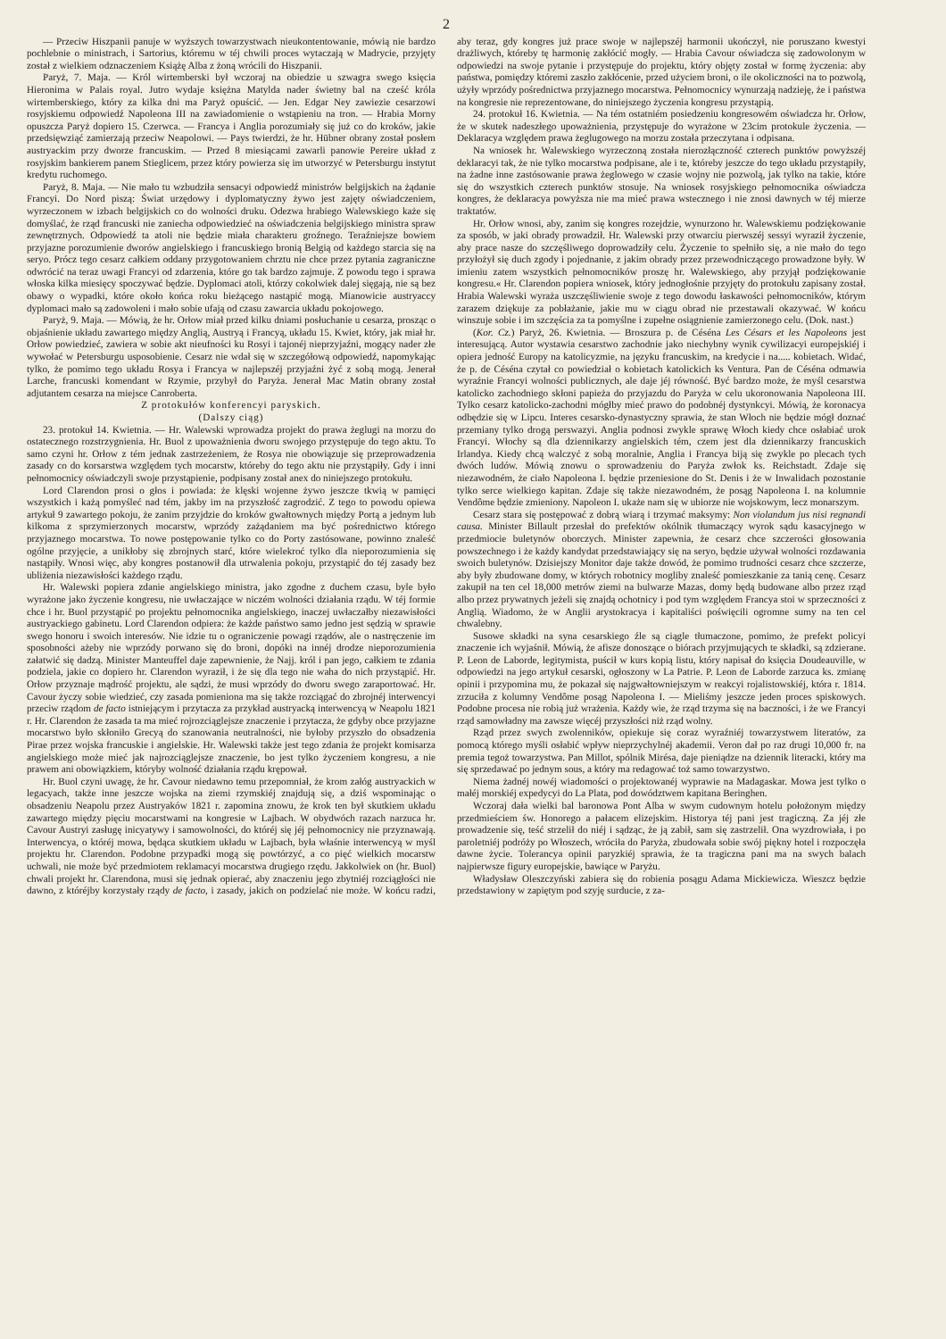2
— Przeciw Hiszpanii panuje w wyższych towarzystwach nieukontentowanie, mówią nie bardzo pochlebnie o ministrach, i Sartorius, któremu w téj chwili proces wytaczają w Madrycie, przyjęty został z wielkiem odznaczeniem Książę Alba z żoną wrócili do Hiszpanii.
Paryż, 7. Maja. — Król wirtemberski był wczoraj na obiedzie u szwagra swego księcia Hieronima w Palais royal. Jutro wydaje księżna Matylda nader świetny bal na cześć króla wirtemberskiego, który za kilka dni ma Paryż opuścić. — Jen. Edgar Ney zawiezie cesarzowi rosyjskiemu odpowiedź Napoleona III na zawiadomienie o wstąpieniu na tron. — Hrabia Morny opuszcza Paryż dopiero 15. Czerwca. — Francya i Anglia porozumiały się już co do kroków, jakie przedsięwziąć zamierzają przeciw Neapolowi. — Pays twierdzi, że hr. Hübner obrany został posłem austryackim przy dworze francuskim. — Przed 8 miesiącami zawarli panowie Pereire układ z rosyjskim bankierem panem Stieglicem, przez który powierza się im utworzyć w Petersburgu instytut kredytu ruchomego.
Paryż, 8. Maja. — Nie mało tu wzbudziła sensacyi odpowiedź ministrów belgijskich na żądanie Francyi. Do Nord piszą: Świat urzędowy i dyplomatyczny żywo jest zajęty oświadczeniem, wyrzeczonem w izbach belgijskich co do wolności druku. Odezwa hrabiego Walewskiego każe się domyślać, że rząd francuski nie zaniecha odpowiedzieć na oświadczenia belgijskiego ministra spraw zewnętrznych. Odpowiedź ta atoli nie będzie miała charakteru groźnego. Teraźniejsze bowiem przyjazne porozumienie dworów angielskiego i francuskiego bronią Belgią od każdego starcia się na seryo. Prócz tego cesarz całkiem oddany przygotowaniem chrztu nie chce przez pytania zagraniczne odwrócić na teraz uwagi Francyi od zdarzenia, które go tak bardzo zajmuje. Z powodu tego i sprawa włoska kilka miesięcy spoczywać będzie. Dyplomaci atoli, którzy cokolwiek dalej sięgają, nie są bez obawy o wypadki, które około końca roku bieżącego nastąpić mogą. Mianowicie austryaccy dyplomaci mało są zadowoleni i mało sobie ufają od czasu zawarcia układu pokojowego.
Paryż, 9. Maja. — Mówią, że hr. Orłow miał przed kilku dniami posłuchanie u cesarza, prosząc o objaśnienie układu zawartego między Anglią, Austryą i Francyą, układu 15. Kwiet, który, jak miał hr. Orłow powiedzieć, zawiera w sobie akt nieufności ku Rosyi i tajonéj nieprzyjaźni, mogący nader złe wywołać w Petersburgu usposobienie. Cesarz nie wdał się w szczegółową odpowiedź, napomykając tylko, że pomimo tego układu Rosya i Francya w najlepszéj przyjaźni żyć z sobą mogą. Jenerał Larche, francuski komendant w Rzymie, przybył do Paryża. Jenerał Mac Matin obrany został adjutantem cesarza na miejsce Canroberta.
Z protokułów konferencyi paryskich.
(Dalszy ciąg)
23. protokuł 14. Kwietnia. — Hr. Walewski wprowadza projekt do prawa żeglugi na morzu do ostatecznego rozstrzygnienia. Hr. Buol z upoważnienia dworu swojego przystępuje do tego aktu. To samo czyni hr. Orłow z tém jednak zastrzeżeniem, że Rosya nie obowiązuje się przeprowadzenia zasady co do korsarstwa względem tych mocarstw, któreby do tego aktu nie przystąpiły. Gdy i inni pełnomocnicy oświadczyli swoje przystąpienie, podpisany został anex do niniejszego protokułu.
Lord Clarendon prosi o głos i powiada: że klęski wojenne żywo jeszcze tkwią w pamięci wszystkich i każą pomyśleć nad tém, jakby im na przyszłość zagrodzić. Z tego to powodu opiewa artykuł 9 zawartego pokoju, że zanim przyjdzie do kroków gwałtownych między Portą a jednym lub kilkoma z sprzymierzonych mocarstw, wprzódy zażądaniem ma być pośrednictwo którego przyjaznego mocarstwa. To nowe postępowanie tylko co do Porty zastósowane, powinno znaleść ogólne przyjęcie, a unikłoby się zbrojnych starć, które wielekroć tylko dla nieporozumienia się nastąpiły. Wnosi więc, aby kongres postanowił dla utrwalenia pokoju, przystąpić do téj zasady bez ubliżenia niezawisłości każdego rządu.
Hr. Walewski popiera zdanie angielskiego ministra, jako zgodne z duchem czasu, byle było wyrażone jako życzenie kongresu, nie uwłaczające w niczém wolności działania rządu. W téj formie chce i hr. Buol przystąpić po projektu pełnomocnika angielskiego, inaczej uwłaczałby niezawisłości austryackiego gabinetu. Lord Clarendon odpiera: że każde państwo samo jedno jest sędzią w sprawie swego honoru i swoich interesów. Nie idzie tu o ograniczenie powagi rządów, ale o nastręczenie im sposobności ażeby nie wprzódy porwano się do broni, dopóki na innéj drodze nieporozumienia załatwić się dadzą. Minister Manteuffel daje zapewnienie, że Najj. król i pan jego, całkiem te zdania podziela, jakie co dopiero hr. Clarendon wyraził, i że się dla tego nie waha do nich przystąpić. Hr. Orłow przyznaje mądrość projektu, ale sądzi, że musi wprzódy do dworu swego zaraportować. Hr. Cavour życzy sobie wiedzieć, czy zasada pomieniona ma się także rozciągać do zbrojnéj interwencyi przeciw rządom de facto istniejącym i przytacza za przykład austryacką interwencyą w Neapolu 1821 r. Hr. Clarendon że zasada ta ma mieć rojrozciąglejsze znaczenie i przytacza, że gdyby obce przyjazne mocarstwo było skłoniło Grecyą do szanowania neutralności, nie byłoby przyszło do obsadzenia Pirae przez wojska francuskie i angielskie. Hr. Walewski także jest tego zdania że projekt komisarza angielskiego może mieć jak najrozciąglejsze znaczenie, bo jest tylko życzeniem kongresu, a nie prawem ani obowiązkiem, któryby wolność działania rządu krępował.
Hr. Buol czyni uwagę, że hr. Cavour niedawno temu przepomniał, że krom załóg austryackich w legacyach, także inne jeszcze wojska na ziemi rzymskiéj znajdują się, a dziś wspominając o obsadzeniu Neapolu przez Austryaków 1821 r. zapomina znowu, że krok ten był skutkiem układu zawartego między pięciu mocarstwami na kongresie w Lajbach. W obydwóch razach narzuca hr. Cavour Austryi zasługę inicyatywy i samowolności, do któréj się jéj pełnomocnicy nie przyznawają. Interwencya, o któréj mowa, będąca skutkiem układu w Lajbach, była właśnie interwencyą w myśl projektu hr. Clarendon. Podobne przypadki mogą się powtórzyć, a co pięć wielkich mocarstw uchwali, nie może być przedmiotem reklamacyi mocarstwa drugiego rzędu. Jakkolwiek on (hr. Buol) chwali projekt hr. Clarendona, musi się jednak opierać, aby znaczeniu jego zbytniéj rozciągłości nie dawno, z któréjby korzystały rządy de facto, i zasady, jakich on podzielać nie może. W końcu radzi, aby teraz, gdy kongres już prace swoje w najlepszéj harmonii ukończył, nie poruszano kwestyi drażliwych, któreby tę harmonię zakłócić mogły. — Hrabia Cavour oświadcza się zadowolonym w odpowiedzi na swoje pytanie i przystępuje do projektu, który objęty został w formę życzenia: aby państwa, pomiędzy któremi zaszło zakłócenie, przed użyciem broni, o ile okoliczności na to pozwolą, użyły wprzódy pośrednictwa przyjaznego mocarstwa. Pełnomocnicy wynurzają nadzieję, że i państwa na kongresie nie reprezentowane, do niniejszego życzenia kongresu przystąpią.
24. protokuł 16. Kwietnia. — Na tém ostatniém posiedzeniu kongresowém oświadcza hr. Orłow, że w skutek nadeszłego upoważnienia, przystępuje do wyrażone w 23cim protokule życzenia. — Deklaracya względem prawa żeglugowego na morzu została przeczytana i odpisana.
Na wniosek hr. Walewskiego wyrzeczoną została nierozłączność czterech punktów powyższéj deklaracyi tak, że nie tylko mocarstwa podpisane, ale i te, któreby jeszcze do tego układu przystąpiły, na żadne inne zastósowanie prawa żeglowego w czasie wojny nie pozwolą, jak tylko na takie, które się do wszystkich czterech punktów stosuje. Na wniosek rosyjskiego pełnomocnika oświadcza kongres, że deklaracya powyższa nie ma mieć prawa wstecznego i nie znosi dawnych w téj mierze traktatów.
Hr. Orłow wnosi, aby, zanim się kongres rozejdzie, wynurzono hr. Walewskiemu podziękowanie za sposób, w jaki obrady prowadził. Hr. Walewski przy otwarciu pierwszéj sessyi wyraził życzenie, aby prace nasze do szczęśliwego doprowadziły celu. Życzenie to spełniło się, a nie mało do tego przyłożył się duch zgody i pojednanie, z jakim obrady przez przewodniczącego prowadzone były. W imieniu zatem wszystkich pełnomocników proszę hr. Walewskiego, aby przyjął podziękowanie kongresu.« Hr. Clarendon popiera wniosek, który jednogłośnie przyjęty do protokułu zapisany został. Hrabia Walewski wyraża uszczęśliwienie swoje z tego dowodu łaskawości pełnomocników, którym zarazem dziękuje za pobłażanie, jakie mu w ciągu obrad nie przestawali okazywać. W końcu winszuje sobie i im szczęścia za ta pomyślne i zupełne osiągnienie zamierzonego celu. (Dok. nast.)
(Kor. Cz.) Paryż, 26. Kwietnia. — Broszura p. de Céséna Les Césars et les Napoleons jest interesującą. Autor wystawia cesarstwo zachodnie jako niechybny wynik cywilizacyi europejskiéj i opiera jedność Europy na katolicyzmie, na języku francuskim, na kredycie i na..... kobietach. Widać, że p. de Céséna czytał co powiedział o kobietach katolickich ks Ventura. Pan de Céséna odmawia wyraźnie Francyi wolności publicznych, ale daje jéj równość. Być bardzo może, że myśl cesarstwa katolicko zachodniego skłoni papieża do przyjazdu do Paryża w celu ukoronowania Napoleona III. Tylko cesarz katolicko-zachodni mógłby mieć prawo do podobnéj dystynkcyi. Mówią, że koronacya odbędzie się w Lipcu. Interes cesarsko-dynastyczny sprawia, że stan Włoch nie będzie mógł doznać przemiany tylko drogą perswazyi. Anglia podnosi zwykle sprawę Włoch kiedy chce osłabiać urok Francyi. Włochy są dla dziennikarzy angielskich tém, czem jest dla dziennikarzy francuskich Irlandya. Kiedy chcą walczyć z sobą moralnie, Anglia i Francya biją się zwykle po plecach tych dwóch ludów. Mówią znowu o sprowadzeniu do Paryża zwłok ks. Reichstadt. Zdaje się niezawodném, że ciało Napoleona I. będzie przeniesione do St. Denis i że w Inwalidach pozostanie tylko serce wielkiego kapitan. Zdaje się także niezawodném, że posąg Napoleona I. na kolumnie Vendôme będzie zmieniony. Napoleon I. ukaże nam się w ubiorze nie wojskowym, lecz monarszym.
Cesarz stara się postępować z dobrą wiarą i trzymać maksymy: Non violandum jus nisi regnandi causa. Minister Billault przesłał do prefektów okólnik tłumaczący wyrok sądu kasacyjnego w przedmiocie buletynów oborczych. Minister zapewnia, że cesarz chce szczerości głosowania powszechnego i że każdy kandydat przedstawiający się na seryo, będzie używał wolności rozdawania swoich buletynów. Dzisiejszy Monitor daje także dowód, że pomimo trudności cesarz chce szczerze, aby były zbudowane domy, w których robotnicy mogliby znaleść pomieszkanie za tanią cenę. Cesarz zakupił na ten cel 18,000 metrów ziemi na bulwarze Mazas, domy będą budowane albo przez rząd albo przez prywatnych jeżeli się znajdą ochotnicy i pod tym względem Francya stoi w sprzeczności z Anglią. Wiadomo, że w Anglii arystokracya i kapitaliści poświęcili ogromne sumy na ten cel chwalebny.
Susowe składki na syna cesarskiego źle są ciągle tłumaczone, pomimo, że prefekt policyi znaczenie ich wyjaśnił. Mówią, że afisze donoszące o biórach przyjmujących te składki, są zdzierane. P. Leon de Laborde, legitymista, puścił w kurs kopią listu, który napisał do księcia Doudeauville, w odpowiedzi na jego artykuł cesarski, ogłoszony w La Patrie. P. Leon de Laborde zarzuca ks. zmianę opinii i przypomina mu, że pokazał się najgwałtowniejszym w reakcyi rojalistowskiéj, która r. 1814. zrzuciła z kolumny Vendôme posąg Napoleona I. — Mieliśmy jeszcze jeden proces spiskowych. Podobne procesa nie robią już wrażenia. Każdy wie, że rząd trzyma się na baczności, i że we Francyi rząd samowładny ma zawsze więcéj przyszłości niż rząd wolny.
Rząd przez swych zwolenników, opiekuje się coraz wyraźniéj towarzystwem literatów, za pomocą którego myśli osłabić wpływ nieprzychylnéj akademii. Veron dał po raz drugi 10,000 fr. na premia tegoż towarzystwa. Pan Millot, spólnik Mirésa, daje pieniądze na dziennik literacki, który ma się sprzedawać po jednym sous, a który ma redagować toż samo towarzystwo.
Niema żadnéj nowéj wiadomości o projektowanéj wyprawie na Madagaskar. Mowa jest tylko o małéj morskiéj expedycyi do La Plata, pod dowództwem kapitana Beringhen.
Wczoraj dała wielki bal baronowa Pont Alba w swym cudownym hotelu położonym między przedmieściem św. Honorego a pałacem elizejskim. Historya téj pani jest tragiczną. Za jéj złe prowadzenie się, teść strzelił do niéj i sądząc, że ją zabił, sam się zastrzelił. Ona wyzdrowiała, i po paroletniéj podróży po Włoszech, wróciła do Paryża, zbudowała sobie swój piękny hotel i rozpoczęła dawne życie. Tolerancya opinii paryzkiéj sprawia, że ta tragiczna pani ma na swych balach najpierwsze figury europejskie, bawiące w Paryżu.
Władysław Oleszczyński zabiera się do robienia posągu Adama Mickiewicza. Wieszcz będzie przedstawiony w zapiętym pod szyję surducie, z za-